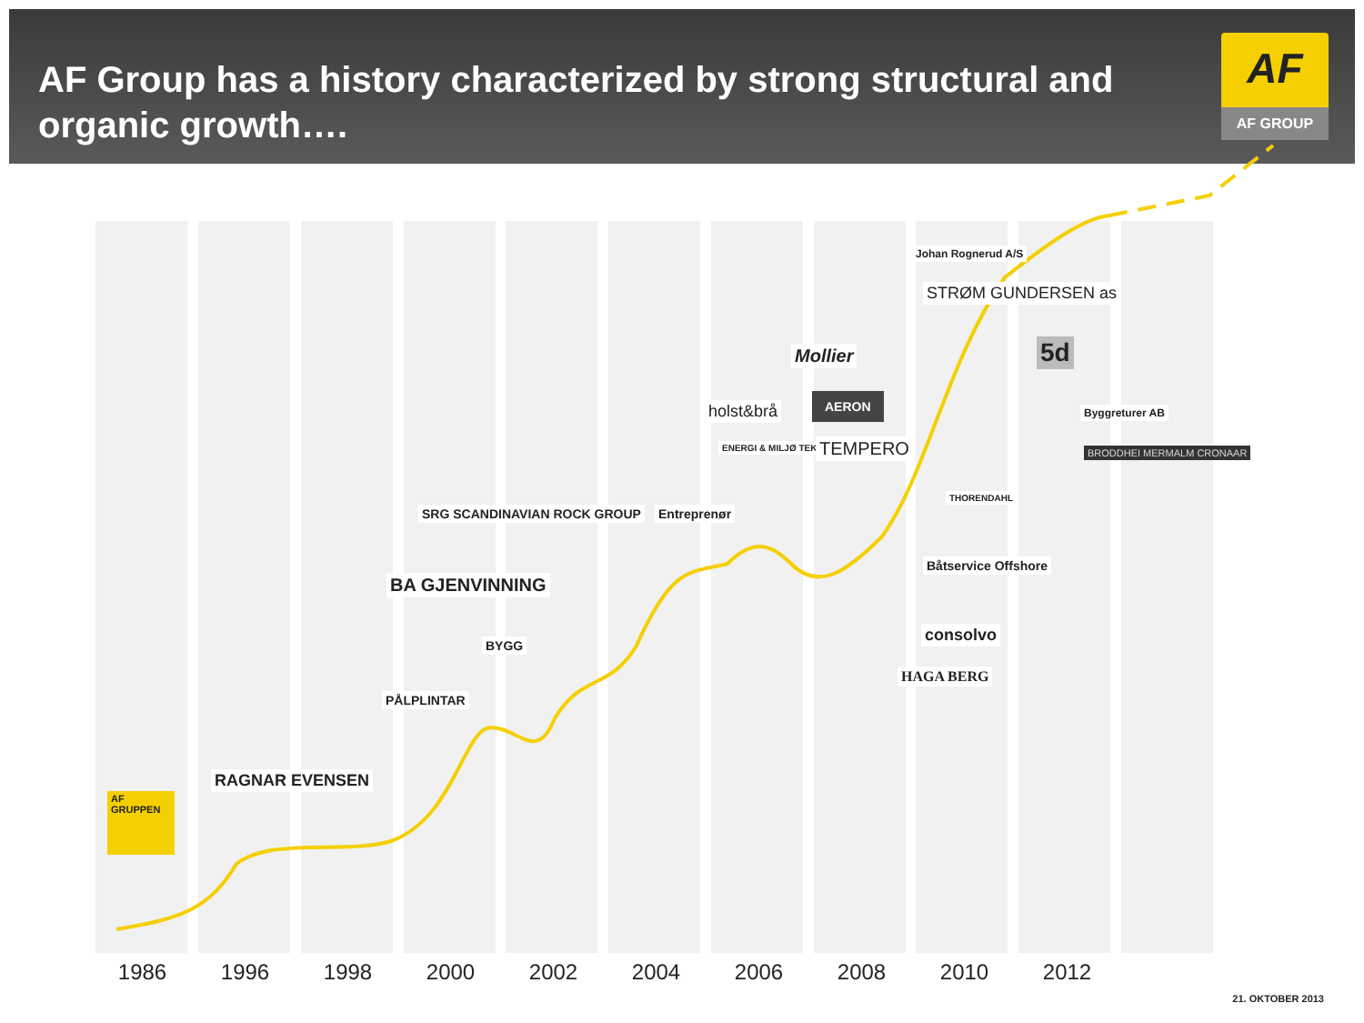AF Group has a history characterized by strong structural and organic growth….
AF
AF GROUP
AF GRUPPEN
RAGNAR EVENSEN
SRG SCANDINAVIAN ROCK GROUP
BA GJENVINNING
BYGG
PÅLPLINTAR
Entreprenør
holst&brå
ENERGI & MILJØ TEKNIKK AS
Mollier
AERON
TEMPERO
Johan Rognerud A/S
STRØM GUNDERSEN as
THORENDAHL
Båtservice Offshore
consolvo
HAGA BERG
5d
Byggreturer AB
BRODDHEI MERMALM CRONAAR
1986 1996 1998 2000 2002 2004 2006 2008 2010 2012
21. OKTOBER 2013